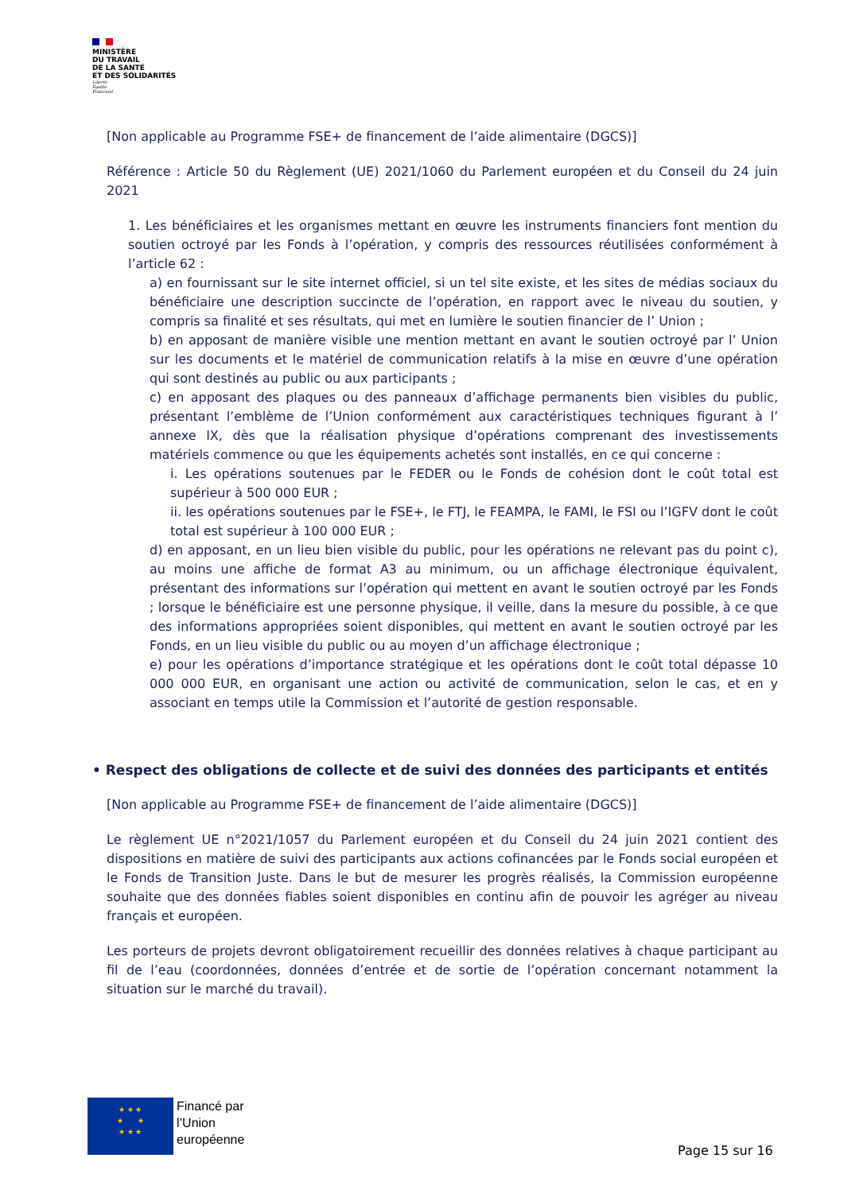MINISTÈRE
DU TRAVAIL
DE LA SANTÉ
ET DES SOLIDARITÉS
Liberté
Égalité
Fraternité
[Non applicable au Programme FSE+ de financement de l’aide alimentaire (DGCS)]
Référence : Article 50 du Règlement (UE) 2021/1060 du Parlement européen et du Conseil du 24 juin 2021
1. Les bénéficiaires et les organismes mettant en œuvre les instruments financiers font mention du soutien octroyé par les Fonds à l’opération, y compris des ressources réutilisées conformément à l’article 62 :
a) en fournissant sur le site internet officiel, si un tel site existe, et les sites de médias sociaux du bénéficiaire une description succincte de l’opération, en rapport avec le niveau du soutien, y compris sa finalité et ses résultats, qui met en lumière le soutien financier de l’ Union ;
b) en apposant de manière visible une mention mettant en avant le soutien octroyé par l’ Union sur les documents et le matériel de communication relatifs à la mise en œuvre d’une opération qui sont destinés au public ou aux participants ;
c) en apposant des plaques ou des panneaux d’affichage permanents bien visibles du public, présentant l’emblème de l’Union conformément aux caractéristiques techniques figurant à l’ annexe IX, dès que la réalisation physique d’opérations comprenant des investissements matériels commence ou que les équipements achetés sont installés, en ce qui concerne :
i. Les opérations soutenues par le FEDER ou le Fonds de cohésion dont le coût total est supérieur à 500 000 EUR ;
ii. les opérations soutenues par le FSE+, le FTJ, le FEAMPA, le FAMI, le FSI ou l’IGFV dont le coût total est supérieur à 100 000 EUR ;
d) en apposant, en un lieu bien visible du public, pour les opérations ne relevant pas du point c), au moins une affiche de format A3 au minimum, ou un affichage électronique équivalent, présentant des informations sur l’opération qui mettent en avant le soutien octroyé par les Fonds ; lorsque le bénéficiaire est une personne physique, il veille, dans la mesure du possible, à ce que des informations appropriées soient disponibles, qui mettent en avant le soutien octroyé par les Fonds, en un lieu visible du public ou au moyen d’un affichage électronique ;
e) pour les opérations d’importance stratégique et les opérations dont le coût total dépasse 10 000 000 EUR, en organisant une action ou activité de communication, selon le cas, et en y associant en temps utile la Commission et l’autorité de gestion responsable.
• Respect des obligations de collecte et de suivi des données des participants et entités
[Non applicable au Programme FSE+ de financement de l’aide alimentaire (DGCS)]
Le règlement UE n°2021/1057 du Parlement européen et du Conseil du 24 juin 2021 contient des dispositions en matière de suivi des participants aux actions cofinancées par le Fonds social européen et le Fonds de Transition Juste. Dans le but de mesurer les progrès réalisés, la Commission européenne souhaite que des données fiables soient disponibles en continu afin de pouvoir les agréger au niveau français et européen.
Les porteurs de projets devront obligatoirement recueillir des données relatives à chaque participant au fil de l’eau (coordonnées, données d’entrée et de sortie de l’opération concernant notamment la situation sur le marché du travail).
★ ★ ★
★ ★
★ ★ ★
Financé par
l’Union
européenne
Page 15 sur 16